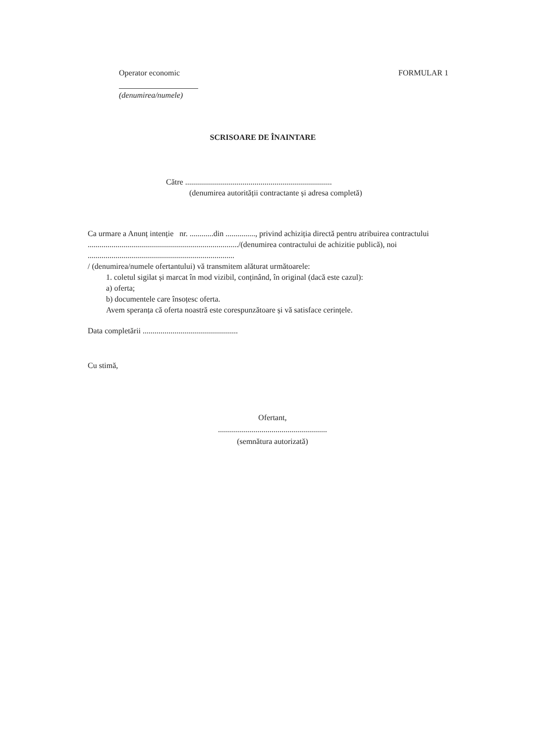Operator economic FORMULAR 1
(denumirea/numele)
SCRISOARE DE ÎNAINTARE
Către ..........................................................................
(denumirea autorității contractante și adresa completă)
Ca urmare a Anunț intenție nr. ............din ..............., privind achiziția directă pentru atribuirea contractului ............................................................................/(denumirea contractului de achizitie publică), noi ..........................................................................
/ (denumirea/numele ofertantului) vă transmitem alăturat următoarele:
1. coletul sigilat și marcat în mod vizibil, conținând, în original (dacă este cazul):
a) oferta;
b) documentele care însoțesc oferta.
Avem speranța că oferta noastră este corespunzătoare și vă satisface cerințele.
Data completării ................................................
Cu stimă,
Ofertant,
.......................................................
(semnătura autorizată)